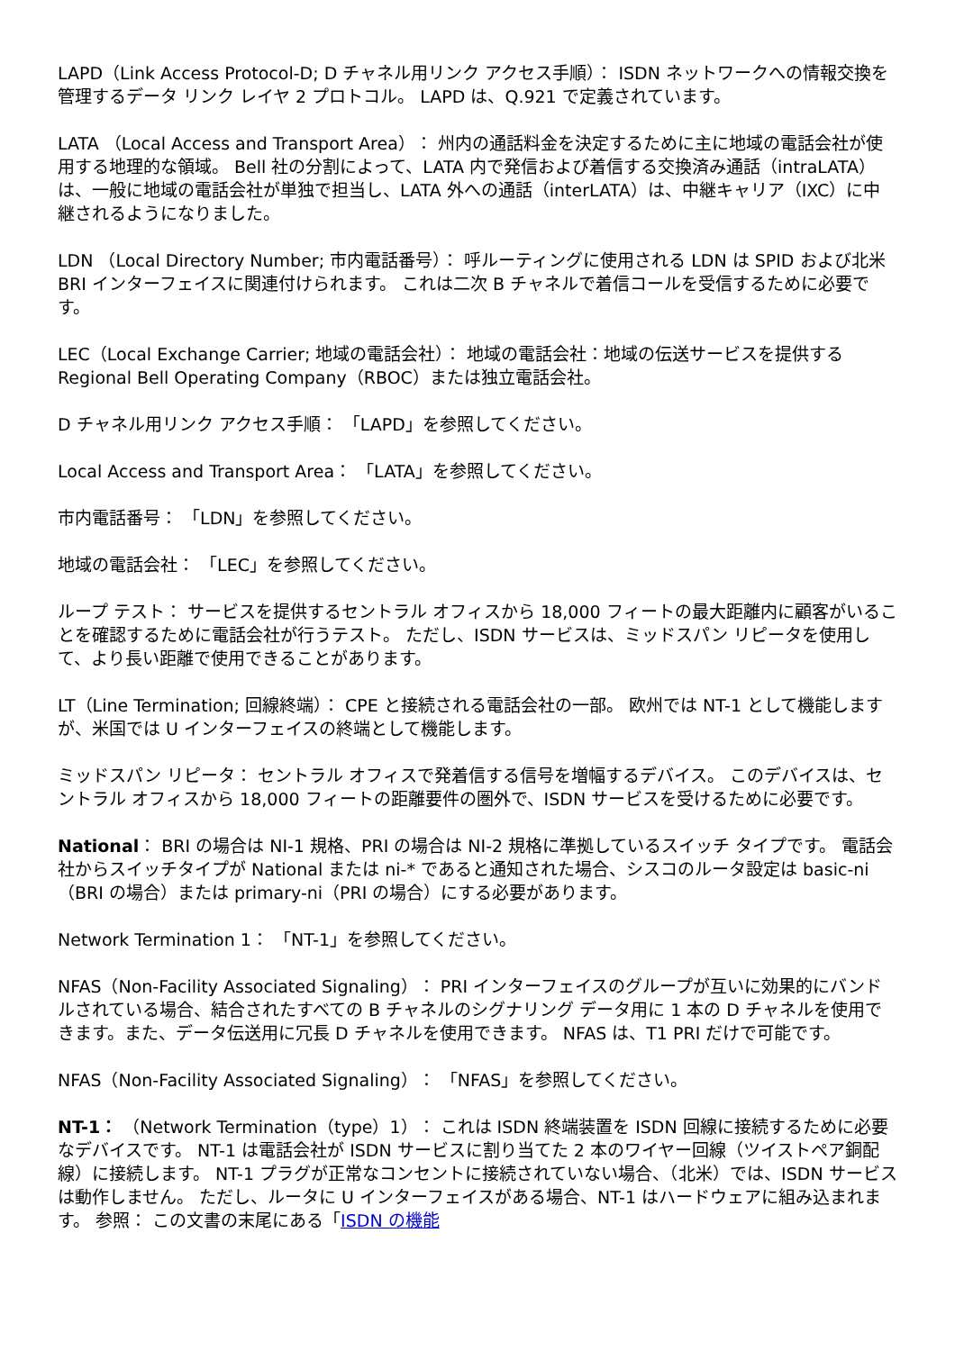LAPD（Link Access Protocol-D; D チャネル用リンク アクセス手順）： ISDN ネットワークへの情報交換を管理するデータ リンク レイヤ 2 プロトコル。 LAPD は、Q.921 で定義されています。
LATA （Local Access and Transport Area）： 州内の通話料金を決定するために主に地域の電話会社が使用する地理的な領域。 Bell 社の分割によって、LATA 内で発信および着信する交換済み通話（intraLATA）は、一般に地域の電話会社が単独で担当し、LATA 外への通話（interLATA）は、中継キャリア（IXC）に中継されるようになりました。
LDN （Local Directory Number; 市内電話番号）： 呼ルーティングに使用される LDN は SPID および北米 BRI インターフェイスに関連付けられます。 これは二次 B チャネルで着信コールを受信するために必要です。
LEC（Local Exchange Carrier; 地域の電話会社）： 地域の電話会社：地域の伝送サービスを提供する Regional Bell Operating Company（RBOC）または独立電話会社。
D チャネル用リンク アクセス手順： 「LAPD」を参照してください。
Local Access and Transport Area： 「LATA」を参照してください。
市内電話番号： 「LDN」を参照してください。
地域の電話会社： 「LEC」を参照してください。
ループ テスト： サービスを提供するセントラル オフィスから 18,000 フィートの最大距離内に顧客がいることを確認するために電話会社が行うテスト。 ただし、ISDN サービスは、ミッドスパン リピータを使用して、より長い距離で使用できることがあります。
LT（Line Termination; 回線終端）： CPE と接続される電話会社の一部。 欧州では NT-1 として機能しますが、米国では U インターフェイスの終端として機能します。
ミッドスパン リピータ： セントラル オフィスで発着信する信号を増幅するデバイス。 このデバイスは、セントラル オフィスから 18,000 フィートの距離要件の圏外で、ISDN サービスを受けるために必要です。
National： BRI の場合は NI-1 規格、PRI の場合は NI-2 規格に準拠しているスイッチ タイプです。 電話会社からスイッチタイプが National または ni-* であると通知された場合、シスコのルータ設定は basic-ni（BRI の場合）または primary-ni（PRI の場合）にする必要があります。
Network Termination 1： 「NT-1」を参照してください。
NFAS（Non-Facility Associated Signaling）： PRI インターフェイスのグループが互いに効果的にバンドルされている場合、結合されたすべての B チャネルのシグナリング データ用に 1 本の D チャネルを使用できます。また、データ伝送用に冗長 D チャネルを使用できます。 NFAS は、T1 PRI だけで可能です。
NFAS（Non-Facility Associated Signaling）： 「NFAS」を参照してください。
NT-1： （Network Termination（type）1）： これは ISDN 終端装置を ISDN 回線に接続するために必要なデバイスです。 NT-1 は電話会社が ISDN サービスに割り当てた 2 本のワイヤー回線（ツイストペア銅配線）に接続します。 NT-1 プラグが正常なコンセントに接続されていない場合、（北米）では、ISDN サービスは動作しません。 ただし、ルータに U インターフェイスがある場合、NT-1 はハードウェアに組み込まれます。 参照： この文書の末尾にある「ISDN の機能